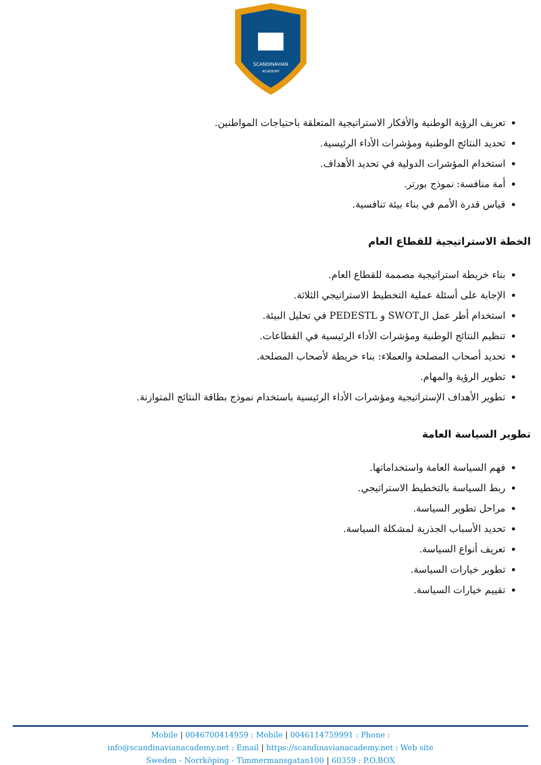SCANDINAVIAN
ACADEMY
تعريف الرؤية الوطنية والأفكار الاستراتيجية المتعلقة باحتياجات المواطنين.
تحديد النتائج الوطنية ومؤشرات الأداء الرئيسية.
استخدام المؤشرات الدولية في تحديد الأهداف.
أمة منافسة: نموذج بورتر.
قياس قدرة الأمم في بناء بيئة تنافسية.
الخطة الاستراتيجية للقطاع العام
بناء خريطة استراتيجية مصممة للقطاع العام.
الإجابة على أسئلة عملية التخطيط الاستراتيجي الثلاثة.
استخدام أطر عمل الSWOT و PEDESTL في تحليل البيئة.
تنظيم النتائج الوطنية ومؤشرات الأداء الرئيسية في القطاعات.
تحديد أصحاب المصلحة والعملاء: بناء خريطة لأصحاب المصلحة.
تطوير الرؤية والمهام.
تطوير الأهداف الإستراتيجية ومؤشرات الأداء الرئيسية باستخدام نموذج بطاقة النتائج المتوازنة.
تطوير السياسة العامة
فهم السياسة العامة واستخداماتها.
ربط السياسة بالتخطيط الاستراتيجي.
مراحل تطوير السياسة.
تحديد الأسباب الجذرية لمشكلة السياسة.
تعريف أنواع السياسة.
تطوير خيارات السياسة.
تقييم خيارات السياسة.
Mobile | 0046700414959 : Mobile | 0046114759991 : Phone :
info@scandinavianacademy.net : Email | https://scandinavianacademy.net : Web site
Sweden - Norrköping - Timmermansgatan100 | 60359 : P.O.BOX